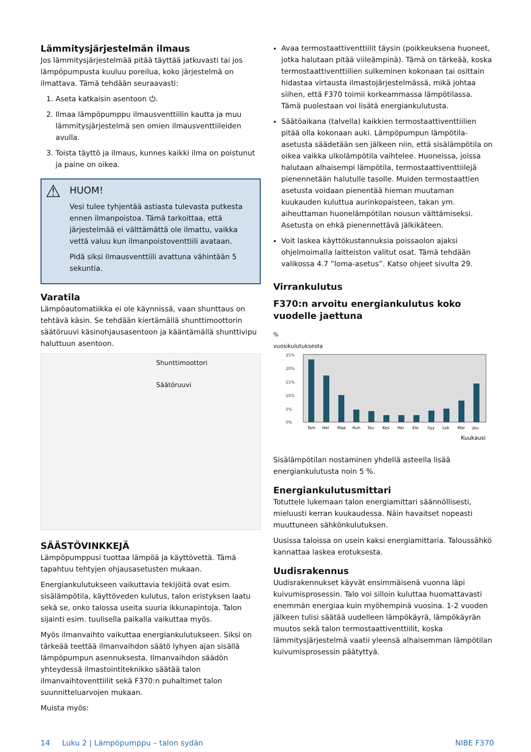Lämmitysjärjestelmän ilmaus
Jos lämmitysjärjestelmää pitää täyttää jatkuvasti tai jos lämpöpumpusta kuuluu poreilua, koko järjestelmä on ilmattava. Tämä tehdään seuraavasti:
1. Aseta katkaisin asentoon ⏻.
2. Ilmaa lämpöpumppu ilmausventtiilin kautta ja muu lämmitysjärjestelmä sen omien ilmausventtiileiden avulla.
3. Toista täyttö ja ilmaus, kunnes kaikki ilma on poistunut ja paine on oikea.
⚠
HUOM!
Vesi tulee tyhjentää astiasta tulevasta putkesta ennen ilmanpoistoa. Tämä tarkoittaa, että järjestelmää ei välttämättä ole ilmattu, vaikka vettä valuu kun ilmanpoistoventtiili avataan.
Pidä siksi ilmausventtiili avattuna vähintään 5 sekuntia.
Varatila
Lämpöautomatiikka ei ole käynnissä, vaan shunttaus on tehtävä käsin. Se tehdään kiertämällä shunttimoottorin säätöruuvi käsinohjausasentoon ja kääntämällä shunttivipu haluttuun asentoon.
Shunttimoottori
Säätöruuvi
SÄÄSTÖVINKKEJÄ
Lämpöpumppusi tuottaa lämpöä ja käyttövettä. Tämä tapahtuu tehtyjen ohjausasetusten mukaan.
Energiankulutukseen vaikuttavia tekijöitä ovat esim. sisälämpötila, käyttöveden kulutus, talon eristyksen laatu sekä se, onko talossa useita suuria ikkunapintoja. Talon sijainti esim. tuulisella paikalla vaikuttaa myös.
Myös ilmanvaihto vaikuttaa energiankulutukseen. Siksi on tärkeää teettää ilmanvaihdon säätö lyhyen ajan sisällä lämpöpumpun asennuksesta. Ilmanvaihdon säädön yhteydessä ilmastointiteknikko säätää talon ilmanvaihtoventtiilit sekä F370:n puhaltimet talon suunnitteluarvojen mukaan.
Muista myös:
Avaa termostaattiventtiilit täysin (poikkeuksena huoneet, jotka halutaan pitää viileämpinä). Tämä on tärkeää, koska termostaattiventtiilien sulkeminen kokonaan tai osittain hidastaa virtausta ilmastojärjestelmässä, mikä johtaa siihen, että F370 toimii korkeammassa lämpötilassa. Tämä puolestaan voi lisätä energiankulutusta.
Säätöaikana (talvella) kaikkien termostaattiventtiilien pitää olla kokonaan auki. Lämpöpumpun lämpötila-asetusta säädetään sen jälkeen niin, että sisälämpötila on oikea vaikka ulkolämpötila vaihtelee. Huoneissa, joissa halutaan alhaisempi lämpötila, termostaattiventtiilejä pienennetään halutulle tasolle. Muiden termostaattien asetusta voidaan pienentää hieman muutaman kuukauden kuluttua aurinkopaisteen, takan ym. aiheuttaman huonelämpötilan nousun välttämiseksi. Asetusta on ehkä pienennettävä jälkikäteen.
Voit laskea käyttökustannuksia poissaolon ajaksi ohjelmoimalla laitteiston valitut osat. Tämä tehdään valikossa 4.7 ”loma-asetus”. Katso ohjeet sivulta 29.
Virrankulutus
F370:n arvoitu energiankulutus koko vuodelle jaettuna
%
vuosikulutuksesta
25%
20%
15%
10%
5%
0%
Tam
Hel
Maa
Huh
Tou
Kes
Hei
Elo
Syy
Lok
Mar
Jou
Kuukausi
Sisälämpötilan nostaminen yhdellä asteella lisää energiankulutusta noin 5 %.
Energiankulutusmittari
Totuttele lukemaan talon energiamittari säännöllisesti, mieluusti kerran kuukaudessa. Näin havaitset nopeasti muuttuneen sähkönkulutuksen.
Uusissa taloissa on usein kaksi energiamittaria. Taloussähkö kannattaa laskea erotuksesta.
Uudisrakennus
Uudisrakennukset käyvät ensimmäisenä vuonna läpi kuivumisprosessin. Talo voi silloin kuluttaa huomattavasti enemmän energiaa kuin myöhempinä vuosina. 1-2 vuoden jälkeen tulisi säätää uudelleen lämpökäyrä, lämpökäyrän muutos sekä talon termostaattiventtiilit, koska lämmitysjärjestelmä vaatii yleensä alhaisemman lämpötilan kuivumisprosessin päätyttyä.
14 Luku 2 | Lämpöpumppu – talon sydän NIBE F370